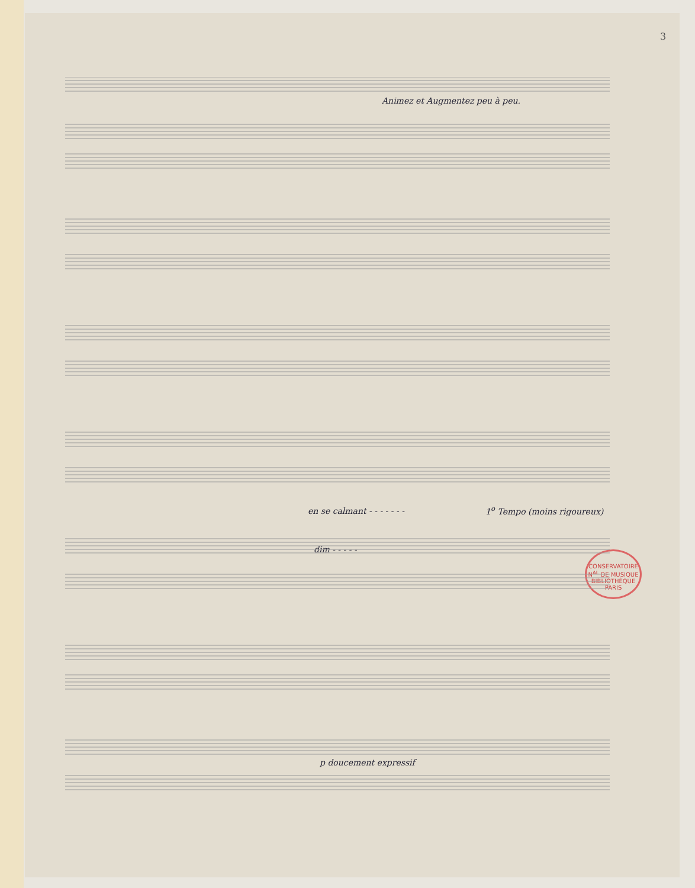3
Animez et Augmentez peu à peu.
en se calmant - - - - - - - 1<sup>o</sup> Tempo (moins rigoureux)
dim - - - - -
p doucement expressif
CONSERVATOIRE N<sup>AL</sup> DE MUSIQUE BIBLIOTHÈQUE PARIS